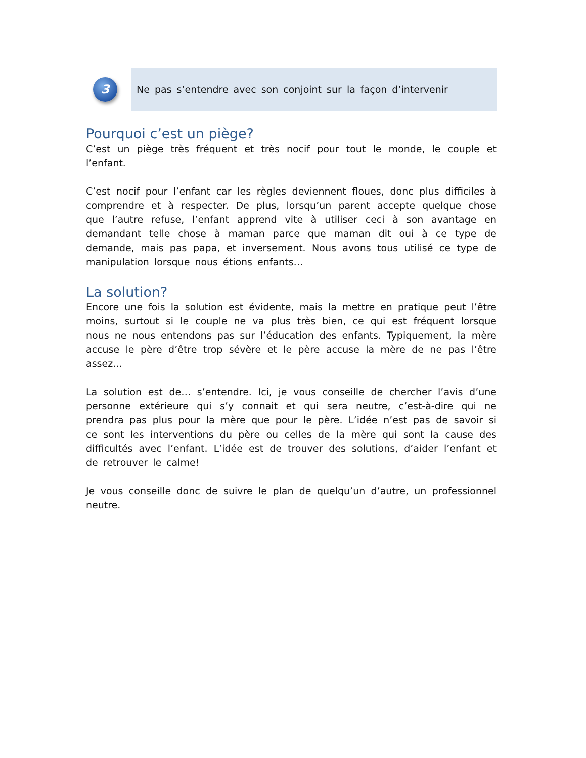3
Ne pas s’entendre avec son conjoint sur la façon d’intervenir
Pourquoi c’est un piège?
C’est un piège très fréquent et très nocif pour tout le monde, le couple et l’enfant.
C’est nocif pour l’enfant car les règles deviennent floues, donc plus difficiles à comprendre et à respecter. De plus, lorsqu’un parent accepte quelque chose que l’autre refuse, l’enfant apprend vite à utiliser ceci à son avantage en demandant telle chose à maman parce que maman dit oui à ce type de demande, mais pas papa, et inversement. Nous avons tous utilisé ce type de manipulation lorsque nous étions enfants…
La solution?
Encore une fois la solution est évidente, mais la mettre en pratique peut l’être moins, surtout si le couple ne va plus très bien, ce qui est fréquent lorsque nous ne nous entendons pas sur l’éducation des enfants. Typiquement, la mère accuse le père d’être trop sévère et le père accuse la mère de ne pas l’être assez…
La solution est de… s’entendre. Ici, je vous conseille de chercher l’avis d’une personne extérieure qui s’y connait et qui sera neutre, c’est-à-dire qui ne prendra pas plus pour la mère que pour le père. L’idée n’est pas de savoir si ce sont les interventions du père ou celles de la mère qui sont la cause des difficultés avec l’enfant. L’idée est de trouver des solutions, d’aider l’enfant et de retrouver le calme!
Je vous conseille donc de suivre le plan de quelqu’un d’autre, un professionnel neutre.